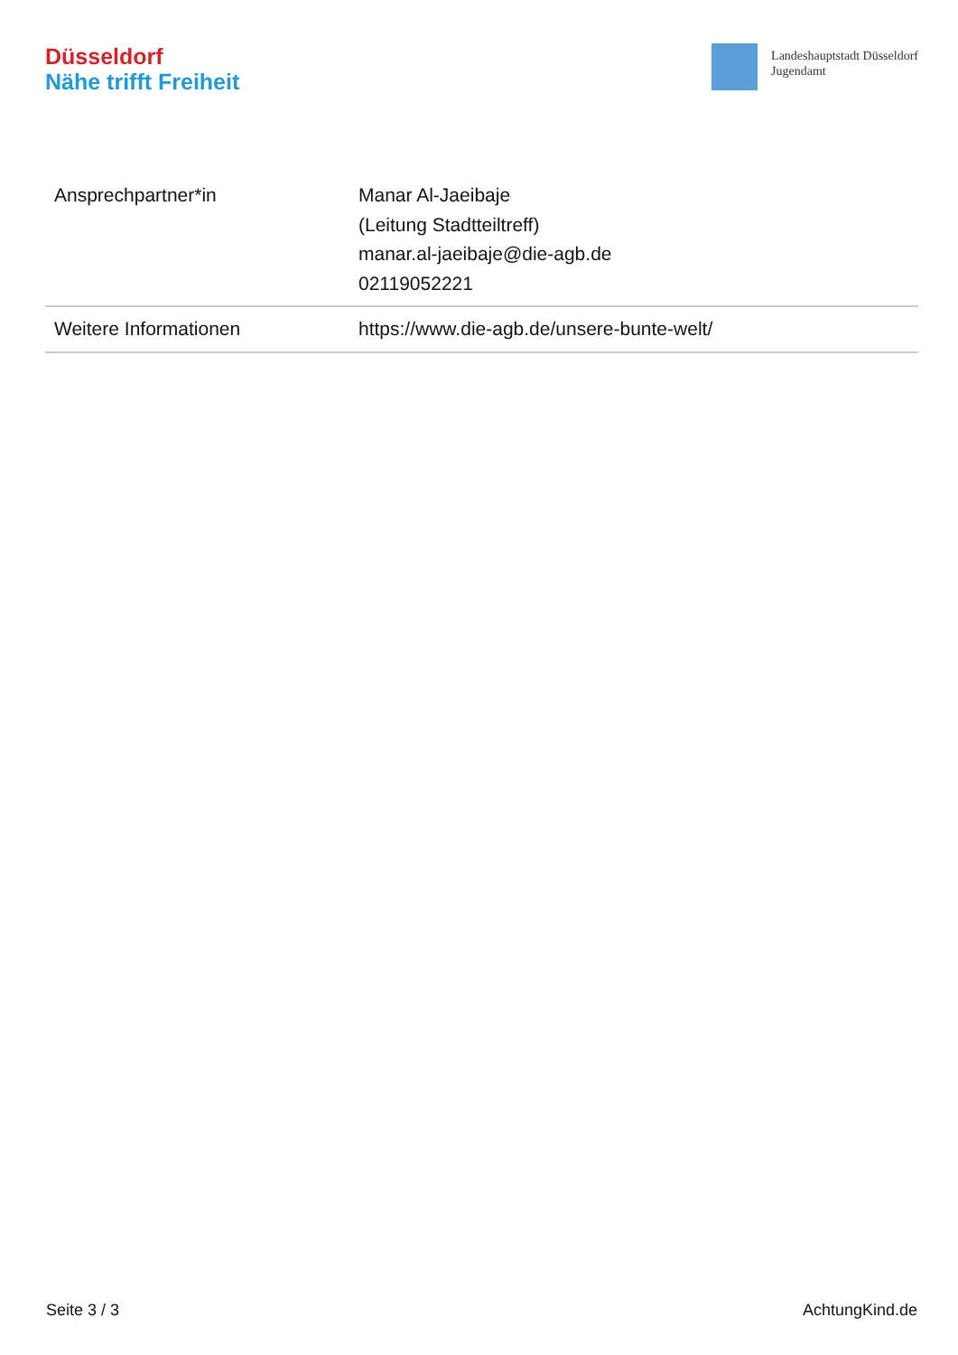Düsseldorf
Nähe trifft Freiheit
Landeshauptstadt Düsseldorf
Jugendamt
| Ansprechpartner*in | Manar Al-Jaeibaje (Leitung Stadtteiltreff) manar.al-jaeibaje@die-agb.de 02119052221 |
| Weitere Informationen | https://www.die-agb.de/unsere-bunte-welt/ |
Seite 3 / 3 AchtungKind.de